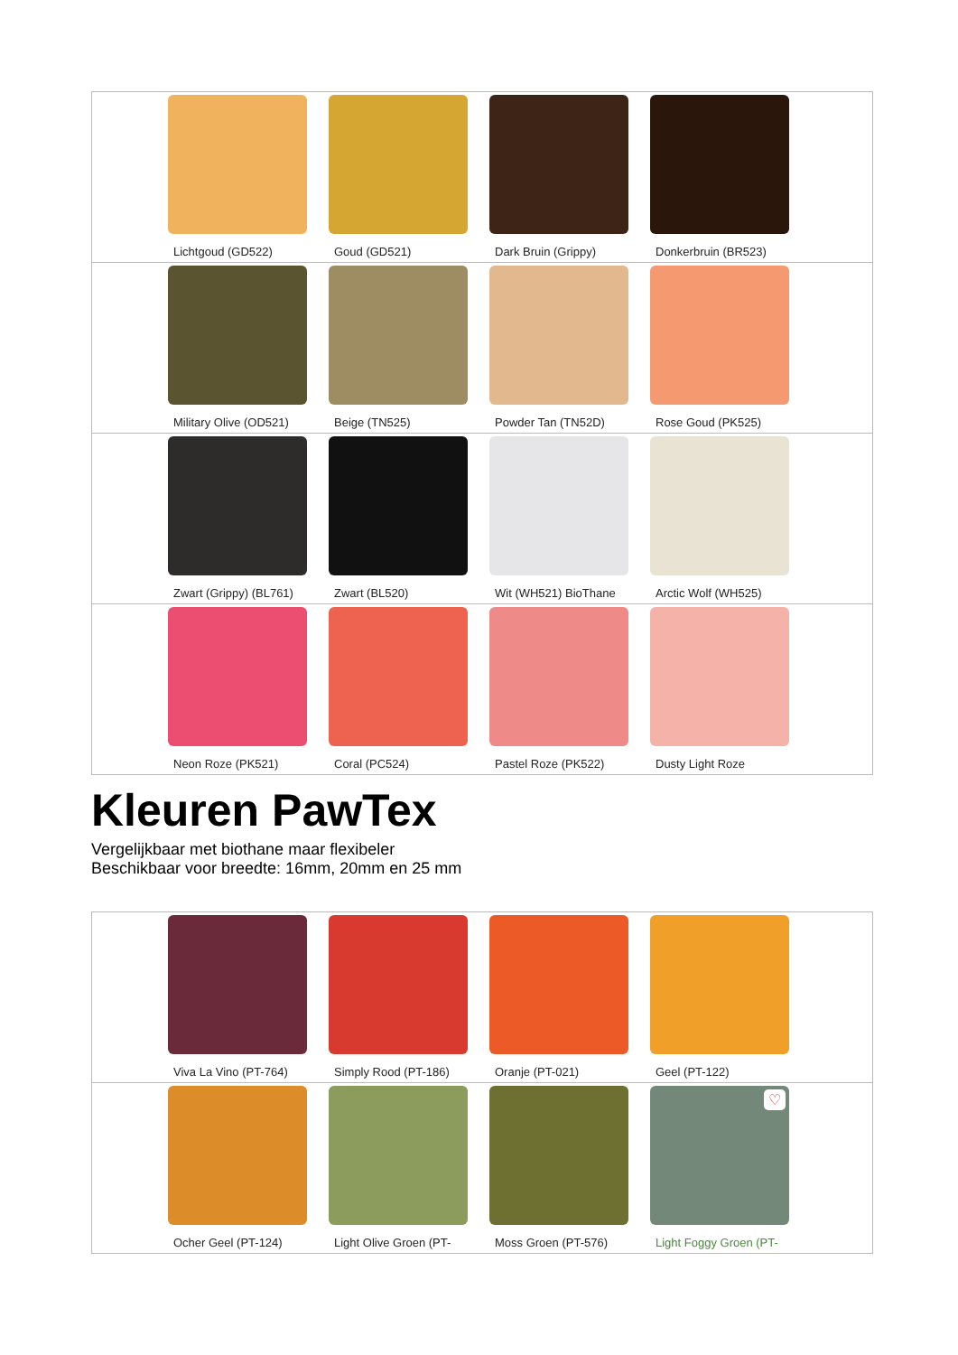| | Lichtgoud (GD522) | Goud (GD521) | Dark Bruin (Grippy) | Donkerbruin (BR523) | |
| | Military Olive (OD521) | Beige (TN525) | Powder Tan (TN52D) | Rose Goud (PK525) | |
| | Zwart (Grippy) (BL761) | Zwart (BL520) | Wit (WH521) BioThane | Arctic Wolf (WH525) | |
| | Neon Roze (PK521) | Coral (PC524) | Pastel Roze (PK522) | Dusty Light Roze | |
Kleuren PawTex
Vergelijkbaar met biothane maar flexibeler
Beschikbaar voor breedte: 16mm, 20mm en 25 mm
| | Viva La Vino (PT-764) | Simply Rood (PT-186) | Oranje (PT-021) | Geel (PT-122) | |
| | Ocher Geel (PT-124) | Light Olive Groen (PT- | Moss Groen (PT-576) | ♡ Light Foggy Groen (PT- | |